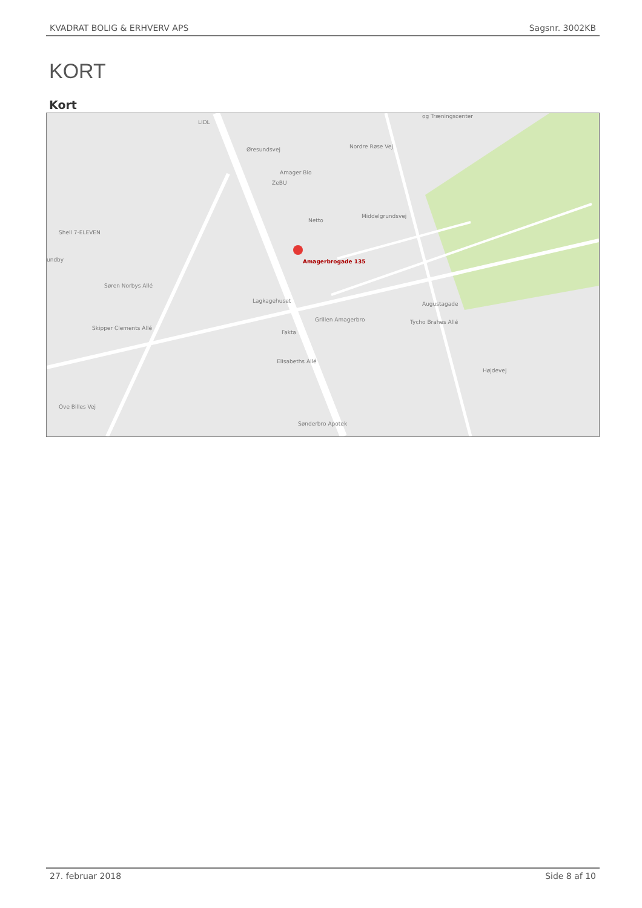KVADRAT BOLIG & ERHVERV APS Sagsnr. 3002KB
KORT
Kort
LIDL
Amager Bio
ZeBU
Netto
Shell 7-ELEVEN
undby Amagerbrogade 135
Lagkagehuset
Grillen Amagerbro
Fakta
Sønderbro Apotek
og Træningscenter
Øresundsvej
Søren Norbys Allé
Skipper Clements Allé
Ove Billes Vej
Middelgrundsvej
Tycho Brahes Allé
Augustagade
Elisabeths Allé
Højdevej
Nordre Røse Vej
27. februar 2018 Side 8 af 10